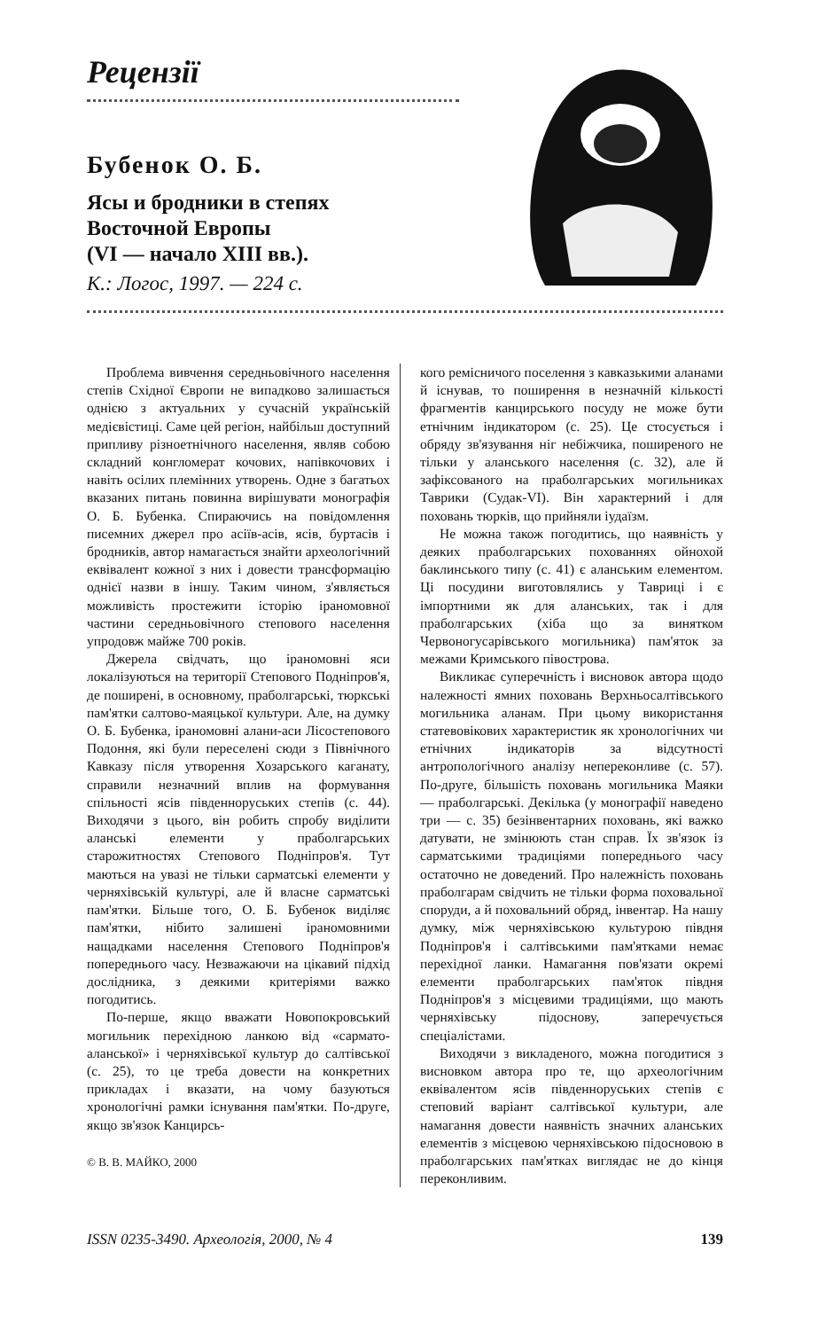Рецензії
Бубенок О. Б.
Ясы и бродники в степях
Восточной Европы
(VI — начало XIII вв.).
К.: Логос, 1997. — 224 с.
Проблема вивчення середньовічного населення степів Східної Європи не випадково залишається однією з актуальних у сучасній українській медієвістиці. Саме цей регіон, найбільш доступний припливу різноетнічного населення, являв собою складний конгломерат кочових, напівкочових і навіть осілих племінних утворень. Одне з багатьох вказаних питань повинна вирішувати монографія О. Б. Бубенка. Спираючись на повідомлення писемних джерел про асіїв-асів, ясів, буртасів і бродників, автор намагається знайти археологічний еквівалент кожної з них і довести трансформацію однієї назви в іншу. Таким чином, з'являється можливість простежити історію іраномовної частини середньовічного степового населення упродовж майже 700 років.
Джерела свідчать, що іраномовні яси локалізуються на території Степового Подніпров'я, де поширені, в основному, праболгарські, тюркські пам'ятки салтово-маяцької культури. Але, на думку О. Б. Бубенка, іраномовні алани-аси Лісостепового Подоння, які були переселені сюди з Північного Кавказу після утворення Хозарського каганату, справили незначний вплив на формування спільності ясів південноруських степів (с. 44). Виходячи з цього, він робить спробу виділити аланські елементи у праболгарських старожитностях Степового Подніпров'я. Тут маються на увазі не тільки сарматські елементи у черняхівській культурі, але й власне сарматські пам'ятки. Більше того, О. Б. Бубенок виділяє пам'ятки, нібито залишені іраномовними нащадками населення Степового Подніпров'я попереднього часу. Незважаючи на цікавий підхід дослідника, з деякими критеріями важко погодитись.
По-перше, якщо вважати Новопокровський могильник перехідною ланкою від «сармато-аланської» і черняхівської культур до салтівської (с. 25), то це треба довести на конкретних прикладах і вказати, на чому базуються хронологічні рамки існування пам'ятки. По-друге, якщо зв'язок Канцирсь-
© В. В. МАЙКО, 2000
кого ремісничого поселення з кавказькими аланами й існував, то поширення в незначній кількості фрагментів канцирського посуду не може бути етнічним індикатором (с. 25). Це стосується і обряду зв'язування ніг небіжчика, поширеного не тільки у аланського населення (с. 32), але й зафіксованого на праболгарських могильниках Таврики (Судак-VI). Він характерний і для поховань тюрків, що прийняли іудаїзм.
Не можна також погодитись, що наявність у деяких праболгарських похованнях ойнохой баклинського типу (с. 41) є аланським елементом. Ці посудини виготовлялись у Тавриці і є імпортними як для аланських, так і для праболгарських (хіба що за винятком Червоногусарівського могильника) пам'яток за межами Кримського півострова.
Викликає суперечність і висновок автора щодо належності ямних поховань Верхньосалтівського могильника аланам. При цьому використання статевовікових характеристик як хронологічних чи етнічних індикаторів за відсутності антропологічного аналізу непереконливе (с. 57). По-друге, більшість поховань могильника Маяки — праболгарські. Декілька (у монографії наведено три — с. 35) безінвентарних поховань, які важко датувати, не змінюють стан справ. Їх зв'язок із сарматськими традиціями попереднього часу остаточно не доведений. Про належність поховань праболгарам свідчить не тільки форма поховальної споруди, а й поховальний обряд, інвентар. На нашу думку, між черняхівською культурою півдня Подніпров'я і салтівськими пам'ятками немає перехідної ланки. Намагання пов'язати окремі елементи праболгарських пам'яток півдня Подніпров'я з місцевими традиціями, що мають черняхівську підоснову, заперечується спеціалістами.
Виходячи з викладеного, можна погодитися з висновком автора про те, що археологічним еквівалентом ясів південноруських степів є степовий варіант салтівської культури, але намагання довести наявність значних аланських елементів з місцевою черняхівською підосновою в праболгарських пам'ятках виглядає не до кінця переконливим.
ISSN 0235-3490. Археологія, 2000, № 4 139